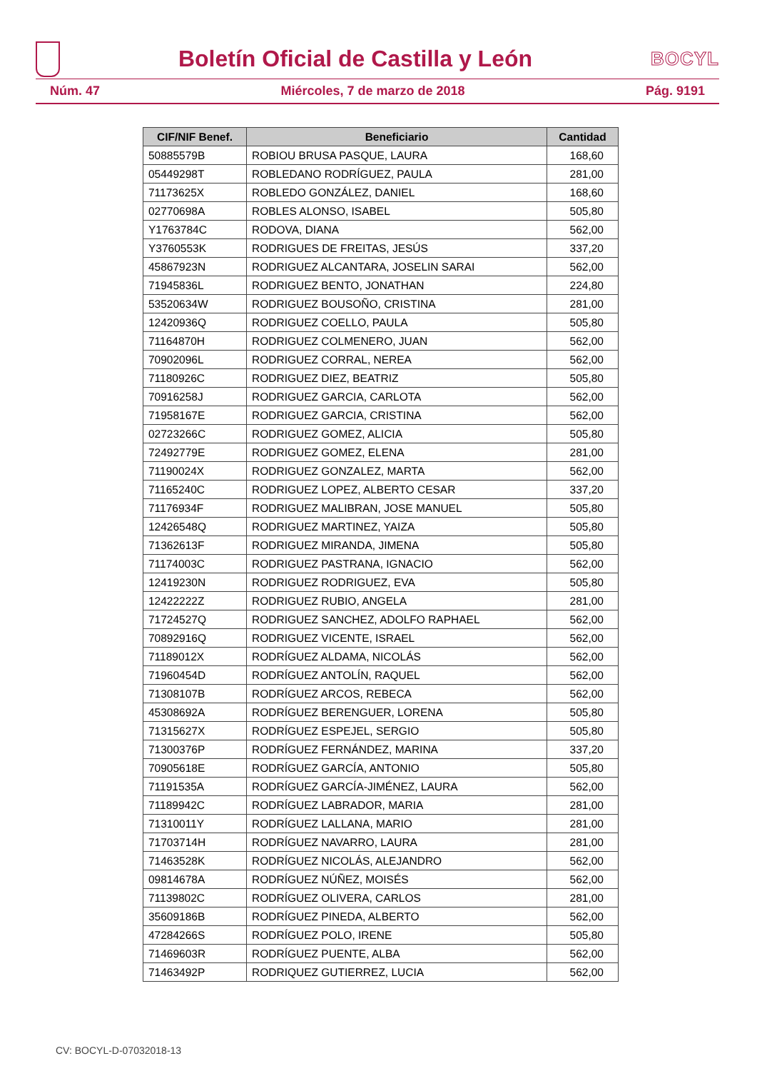Boletín Oficial de Castilla y León
BOCYL
Núm. 47 Miércoles, 7 de marzo de 2018 Pág. 9191
| CIF/NIF Benef. | Beneficiario | Cantidad |
| --- | --- | --- |
| 50885579B | ROBIOU BRUSA PASQUE, LAURA | 168,60 |
| 05449298T | ROBLEDANO RODRÍGUEZ, PAULA | 281,00 |
| 71173625X | ROBLEDO GONZÁLEZ, DANIEL | 168,60 |
| 02770698A | ROBLES ALONSO, ISABEL | 505,80 |
| Y1763784C | RODOVA, DIANA | 562,00 |
| Y3760553K | RODRIGUES DE FREITAS, JESÚS | 337,20 |
| 45867923N | RODRIGUEZ ALCANTARA, JOSELIN SARAI | 562,00 |
| 71945836L | RODRIGUEZ BENTO, JONATHAN | 224,80 |
| 53520634W | RODRIGUEZ BOUSOÑO, CRISTINA | 281,00 |
| 12420936Q | RODRIGUEZ COELLO, PAULA | 505,80 |
| 71164870H | RODRIGUEZ COLMENERO, JUAN | 562,00 |
| 70902096L | RODRIGUEZ CORRAL, NEREA | 562,00 |
| 71180926C | RODRIGUEZ DIEZ, BEATRIZ | 505,80 |
| 70916258J | RODRIGUEZ GARCIA, CARLOTA | 562,00 |
| 71958167E | RODRIGUEZ GARCIA, CRISTINA | 562,00 |
| 02723266C | RODRIGUEZ GOMEZ, ALICIA | 505,80 |
| 72492779E | RODRIGUEZ GOMEZ, ELENA | 281,00 |
| 71190024X | RODRIGUEZ GONZALEZ, MARTA | 562,00 |
| 71165240C | RODRIGUEZ LOPEZ, ALBERTO CESAR | 337,20 |
| 71176934F | RODRIGUEZ MALIBRAN, JOSE MANUEL | 505,80 |
| 12426548Q | RODRIGUEZ MARTINEZ, YAIZA | 505,80 |
| 71362613F | RODRIGUEZ MIRANDA, JIMENA | 505,80 |
| 71174003C | RODRIGUEZ PASTRANA, IGNACIO | 562,00 |
| 12419230N | RODRIGUEZ RODRIGUEZ, EVA | 505,80 |
| 12422222Z | RODRIGUEZ RUBIO, ANGELA | 281,00 |
| 71724527Q | RODRIGUEZ SANCHEZ, ADOLFO RAPHAEL | 562,00 |
| 70892916Q | RODRIGUEZ VICENTE, ISRAEL | 562,00 |
| 71189012X | RODRÍGUEZ ALDAMA, NICOLÁS | 562,00 |
| 71960454D | RODRÍGUEZ ANTOLÍN, RAQUEL | 562,00 |
| 71308107B | RODRÍGUEZ ARCOS, REBECA | 562,00 |
| 45308692A | RODRÍGUEZ BERENGUER, LORENA | 505,80 |
| 71315627X | RODRÍGUEZ ESPEJEL, SERGIO | 505,80 |
| 71300376P | RODRÍGUEZ FERNÁNDEZ, MARINA | 337,20 |
| 70905618E | RODRÍGUEZ GARCÍA, ANTONIO | 505,80 |
| 71191535A | RODRÍGUEZ GARCÍA-JIMÉNEZ, LAURA | 562,00 |
| 71189942C | RODRÍGUEZ LABRADOR, MARIA | 281,00 |
| 71310011Y | RODRÍGUEZ LALLANA, MARIO | 281,00 |
| 71703714H | RODRÍGUEZ NAVARRO, LAURA | 281,00 |
| 71463528K | RODRÍGUEZ NICOLÁS, ALEJANDRO | 562,00 |
| 09814678A | RODRÍGUEZ NÚÑEZ, MOISÉS | 562,00 |
| 71139802C | RODRÍGUEZ OLIVERA, CARLOS | 281,00 |
| 35609186B | RODRÍGUEZ PINEDA, ALBERTO | 562,00 |
| 47284266S | RODRÍGUEZ POLO, IRENE | 505,80 |
| 71469603R | RODRÍGUEZ PUENTE, ALBA | 562,00 |
| 71463492P | RODRIQUEZ GUTIERREZ, LUCIA | 562,00 |
CV: BOCYL-D-07032018-13